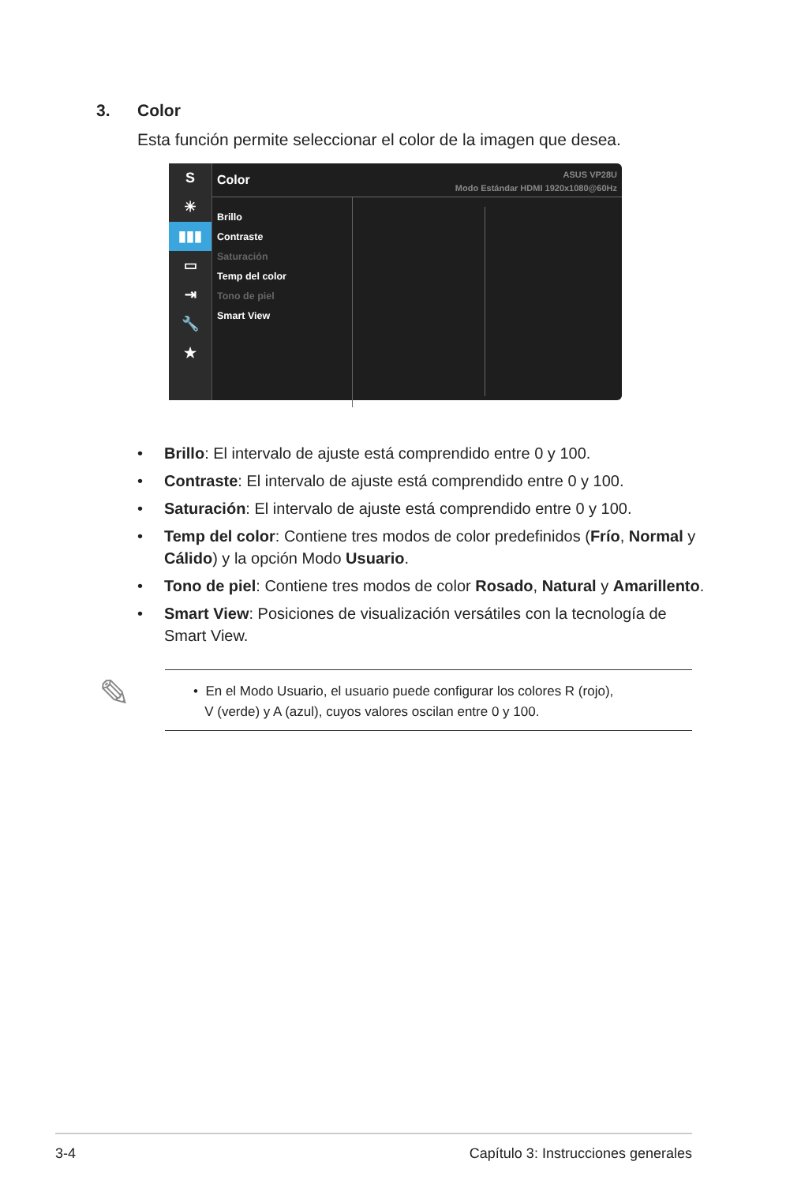3. Color
Esta función permite seleccionar el color de la imagen que desea.
S
☀
▮▮▮
▭
⇥
🔧
★
Color
ASUS VP28U
Modo Estándar HDMI 1920x1080@60Hz
Brillo
Contraste
Saturación
Temp del color
Tono de piel
Smart View
• Brillo: El intervalo de ajuste está comprendido entre 0 y 100.
• Contraste: El intervalo de ajuste está comprendido entre 0 y 100.
• Saturación: El intervalo de ajuste está comprendido entre 0 y 100.
• Temp del color: Contiene tres modos de color predefinidos (Frío, Normal y Cálido) y la opción Modo Usuario.
• Tono de piel: Contiene tres modos de color Rosado, Natural y Amarillento.
• Smart View: Posiciones de visualización versátiles con la tecnología de Smart View.
✎
• En el Modo Usuario, el usuario puede configurar los colores R (rojo),
V (verde) y A (azul), cuyos valores oscilan entre 0 y 100.
3-4 Capítulo 3: Instrucciones generales